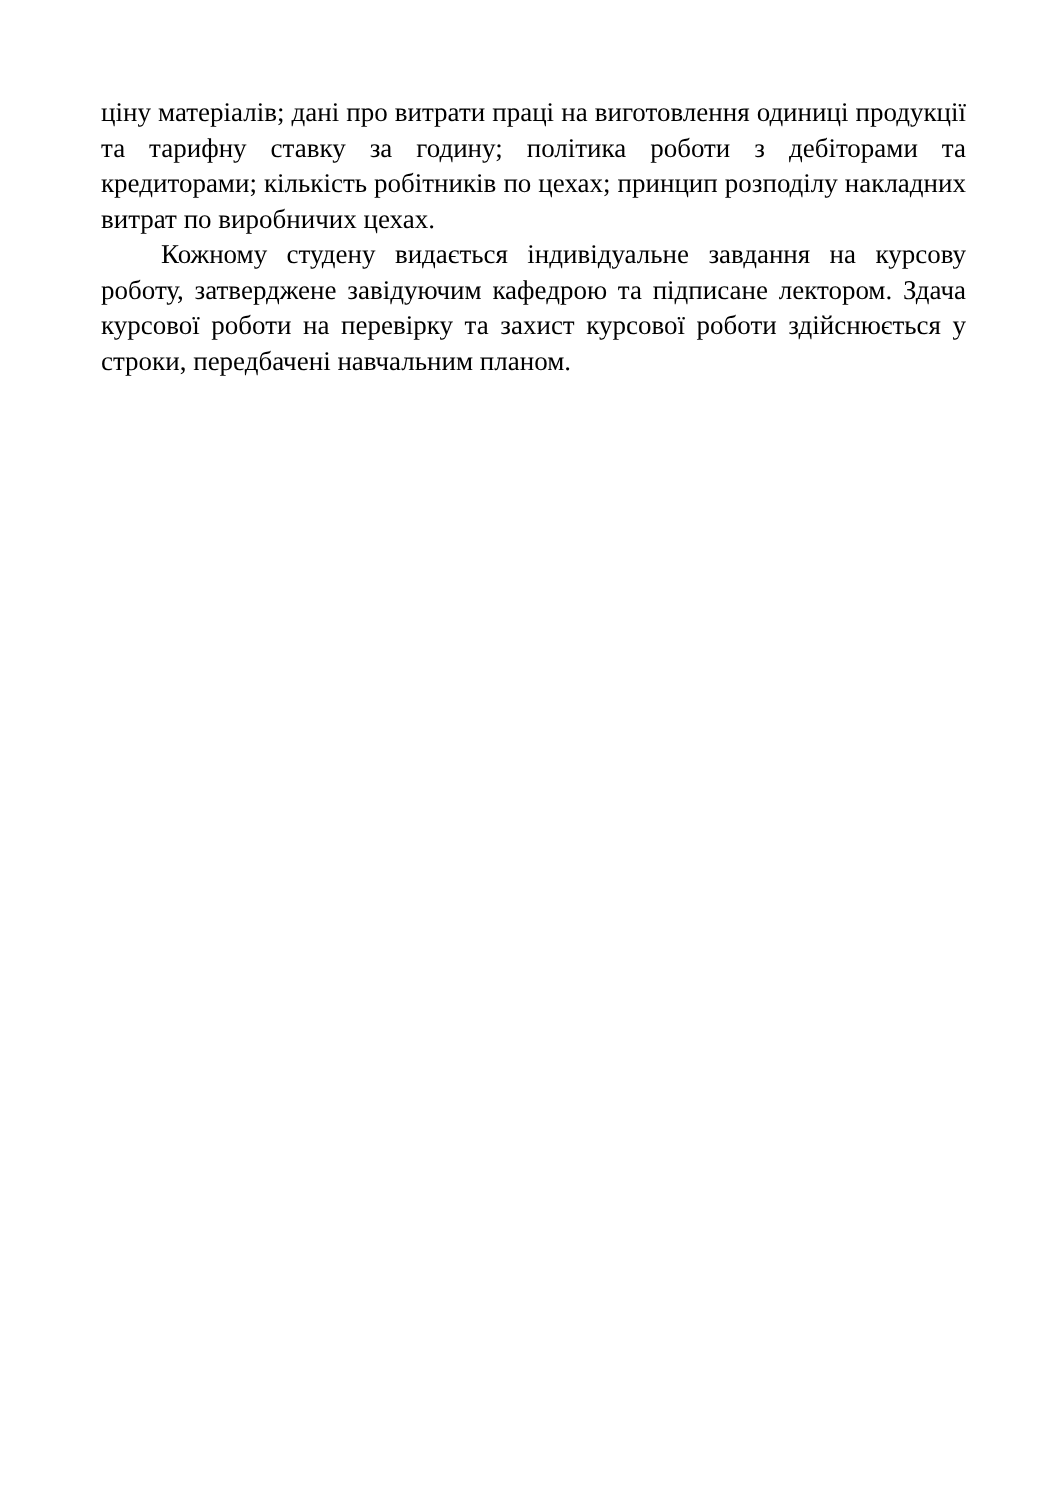ціну матеріалів; дані про витрати праці на виготовлення одиниці продукції та тарифну ставку за годину; політика роботи з дебіторами та кредиторами; кількість робітників по цехах; принцип розподілу накладних витрат по виробничих цехах.
Кожному студену видається індивідуальне завдання на курсову роботу, затверджене завідуючим кафедрою та підписане лектором. Здача курсової роботи на перевірку та захист курсової роботи здійснюється у строки, передбачені навчальним планом.